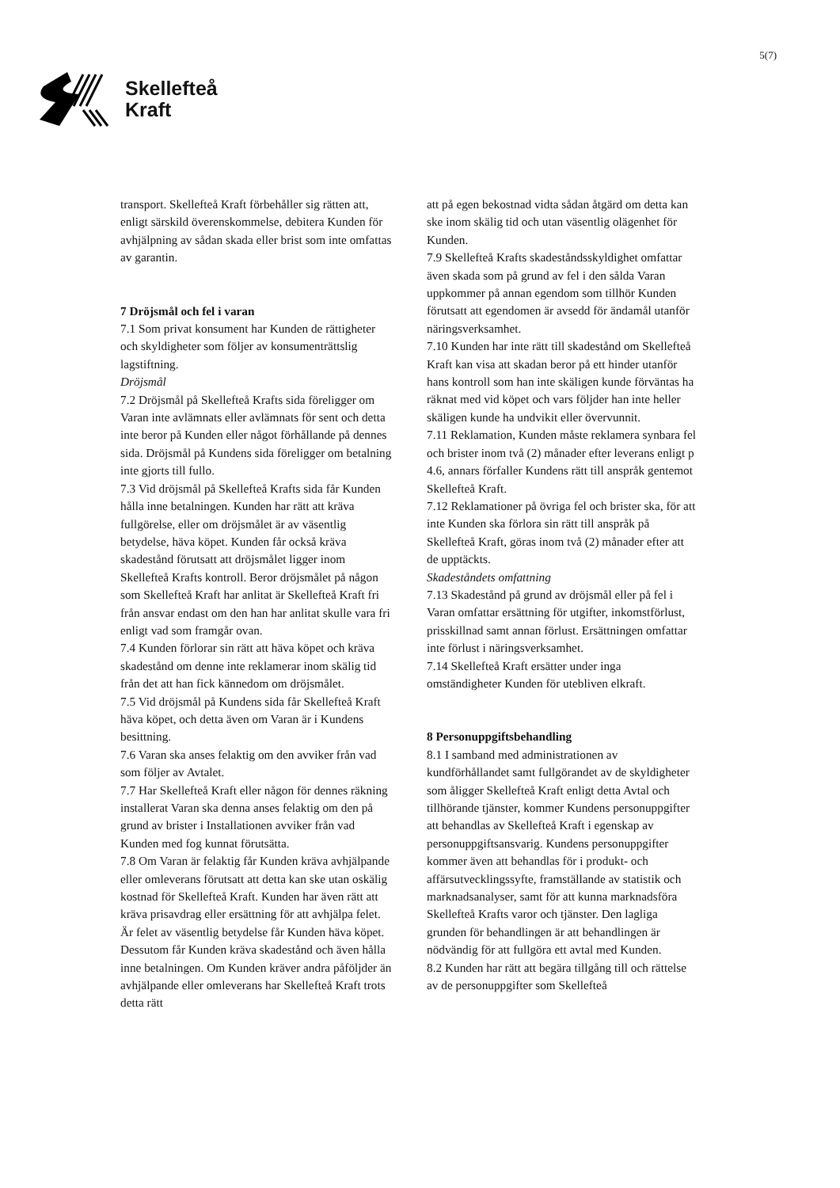Skellefteå
Kraft
5(7)
transport. Skellefteå Kraft förbehåller sig rätten att, enligt särskild överenskommelse, debitera Kunden för avhjälpning av sådan skada eller brist som inte omfattas av garantin.
7 Dröjsmål och fel i varan
7.1 Som privat konsument har Kunden de rättigheter och skyldigheter som följer av konsumenträttslig lagstiftning.
Dröjsmål
7.2 Dröjsmål på Skellefteå Krafts sida föreligger om Varan inte avlämnats eller avlämnats för sent och detta inte beror på Kunden eller något förhållande på dennes sida. Dröjsmål på Kundens sida föreligger om betalning inte gjorts till fullo.
7.3 Vid dröjsmål på Skellefteå Krafts sida får Kunden hålla inne betalningen. Kunden har rätt att kräva fullgörelse, eller om dröjsmålet är av väsentlig betydelse, häva köpet. Kunden får också kräva skadestånd förutsatt att dröjsmålet ligger inom Skellefteå Krafts kontroll. Beror dröjsmålet på någon som Skellefteå Kraft har anlitat är Skellefteå Kraft fri från ansvar endast om den han har anlitat skulle vara fri enligt vad som framgår ovan.
7.4 Kunden förlorar sin rätt att häva köpet och kräva skadestånd om denne inte reklamerar inom skälig tid från det att han fick kännedom om dröjsmålet.
7.5 Vid dröjsmål på Kundens sida får Skellefteå Kraft häva köpet, och detta även om Varan är i Kundens besittning.
7.6 Varan ska anses felaktig om den avviker från vad som följer av Avtalet.
7.7 Har Skellefteå Kraft eller någon för dennes räkning installerat Varan ska denna anses felaktig om den på grund av brister i Installationen avviker från vad Kunden med fog kunnat förutsätta.
7.8 Om Varan är felaktig får Kunden kräva avhjälpande eller omleverans förutsatt att detta kan ske utan oskälig kostnad för Skellefteå Kraft. Kunden har även rätt att kräva prisavdrag eller ersättning för att avhjälpa felet. Är felet av väsentlig betydelse får Kunden häva köpet. Dessutom får Kunden kräva skadestånd och även hålla inne betalningen. Om Kunden kräver andra påföljder än avhjälpande eller omleverans har Skellefteå Kraft trots detta rätt
att på egen bekostnad vidta sådan åtgärd om detta kan ske inom skälig tid och utan väsentlig olägenhet för Kunden.
7.9 Skellefteå Krafts skadeståndsskyldighet omfattar även skada som på grund av fel i den sålda Varan uppkommer på annan egendom som tillhör Kunden förutsatt att egendomen är avsedd för ändamål utanför näringsverksamhet.
7.10 Kunden har inte rätt till skadestånd om Skellefteå Kraft kan visa att skadan beror på ett hinder utanför hans kontroll som han inte skäligen kunde förväntas ha räknat med vid köpet och vars följder han inte heller skäligen kunde ha undvikit eller övervunnit.
7.11 Reklamation, Kunden måste reklamera synbara fel och brister inom två (2) månader efter leverans enligt p 4.6, annars förfaller Kundens rätt till anspråk gentemot Skellefteå Kraft.
7.12 Reklamationer på övriga fel och brister ska, för att inte Kunden ska förlora sin rätt till anspråk på Skellefteå Kraft, göras inom två (2) månader efter att de upptäckts.
Skadeståndets omfattning
7.13 Skadestånd på grund av dröjsmål eller på fel i Varan omfattar ersättning för utgifter, inkomstförlust, prisskillnad samt annan förlust. Ersättningen omfattar inte förlust i näringsverksamhet.
7.14 Skellefteå Kraft ersätter under inga omständigheter Kunden för utebliven elkraft.
8 Personuppgiftsbehandling
8.1 I samband med administrationen av kundförhållandet samt fullgörandet av de skyldigheter som åligger Skellefteå Kraft enligt detta Avtal och tillhörande tjänster, kommer Kundens personuppgifter att behandlas av Skellefteå Kraft i egenskap av personuppgiftsansvarig. Kundens personuppgifter kommer även att behandlas för i produkt- och affärsutvecklingssyfte, framställande av statistik och marknadsanalyser, samt för att kunna marknadsföra Skellefteå Krafts varor och tjänster. Den lagliga grunden för behandlingen är att behandlingen är nödvändig för att fullgöra ett avtal med Kunden.
8.2 Kunden har rätt att begära tillgång till och rättelse av de personuppgifter som Skellefteå